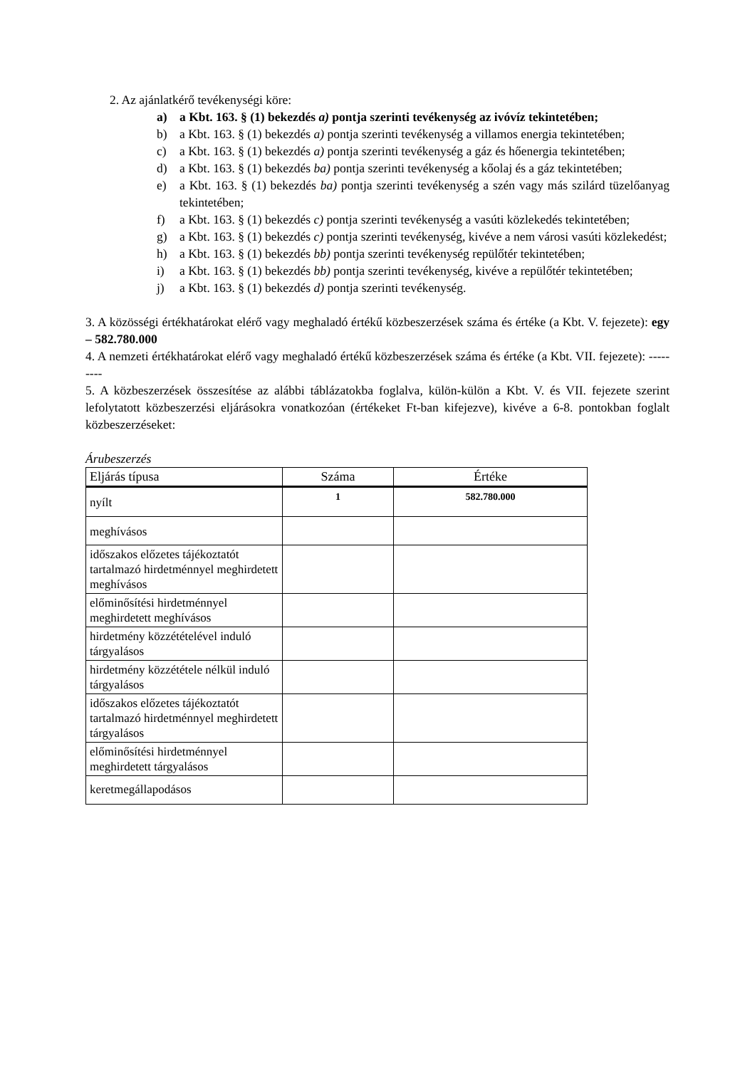2. Az ajánlatkérő tevékenységi köre:
a) a Kbt. 163. § (1) bekezdés a) pontja szerinti tevékenység az ivóvíz tekintetében;
b) a Kbt. 163. § (1) bekezdés a) pontja szerinti tevékenység a villamos energia tekintetében;
c) a Kbt. 163. § (1) bekezdés a) pontja szerinti tevékenység a gáz és hőenergia tekintetében;
d) a Kbt. 163. § (1) bekezdés ba) pontja szerinti tevékenység a kőolaj és a gáz tekintetében;
e) a Kbt. 163. § (1) bekezdés ba) pontja szerinti tevékenység a szén vagy más szilárd tüzelőanyag tekintetében;
f) a Kbt. 163. § (1) bekezdés c) pontja szerinti tevékenység a vasúti közlekedés tekintetében;
g) a Kbt. 163. § (1) bekezdés c) pontja szerinti tevékenység, kivéve a nem városi vasúti közlekedést;
h) a Kbt. 163. § (1) bekezdés bb) pontja szerinti tevékenység repülőtér tekintetében;
i) a Kbt. 163. § (1) bekezdés bb) pontja szerinti tevékenység, kivéve a repülőtér tekintetében;
j) a Kbt. 163. § (1) bekezdés d) pontja szerinti tevékenység.
3. A közösségi értékhatárokat elérő vagy meghaladó értékű közbeszerzések száma és értéke (a Kbt. V. fejezete): egy – 582.780.000
4. A nemzeti értékhatárokat elérő vagy meghaladó értékű közbeszerzések száma és értéke (a Kbt. VII. fejezete): ---------
5. A közbeszerzések összesítése az alábbi táblázatokba foglalva, külön-külön a Kbt. V. és VII. fejezete szerint lefolytatott közbeszerzési eljárásokra vonatkozóan (értékeket Ft-ban kifejezve), kivéve a 6-8. pontokban foglalt közbeszerzéseket:
Árubeszerzés
| Eljárás típusa | Száma | Értéke |
| --- | --- | --- |
| nyílt | 1 | 582.780.000 |
| meghívásos | | |
| időszakos előzetes tájékoztatót tartalmazó hirdetménnyel meghirdetett meghívásos | | |
| előminősítési hirdetménnyel meghirdetett meghívásos | | |
| hirdetmény közzétételével induló tárgyalásos | | |
| hirdetmény közzététele nélkül induló tárgyalásos | | |
| időszakos előzetes tájékoztatót tartalmazó hirdetménnyel meghirdetett tárgyalásos | | |
| előminősítési hirdetménnyel meghirdetett tárgyalásos | | |
| keretmegállapodásos | | |